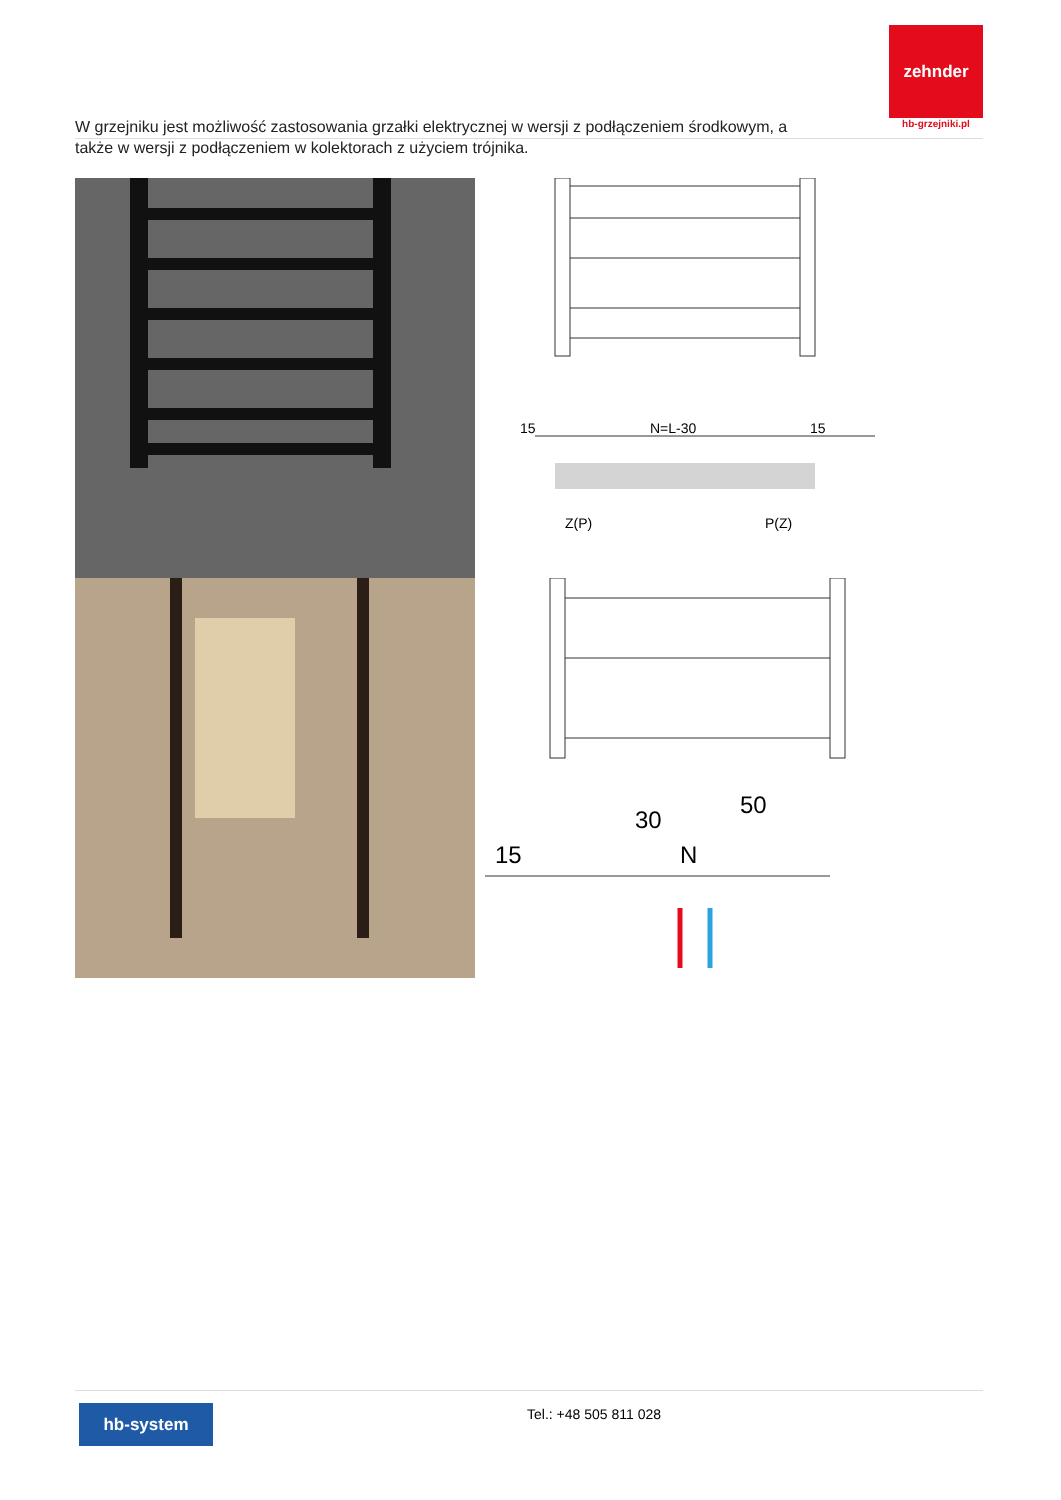zehnder
hb-grzejniki.pl
W grzejniku jest możliwość zastosowania grzałki elektrycznej w wersji z podłączeniem środkowym, a także w wersji z podłączeniem w kolektorach z użyciem trójnika.
15
N=L-30
15
Z(P)
P(Z)
30
50
15
N
hb-system Tel.: +48 505 811 028